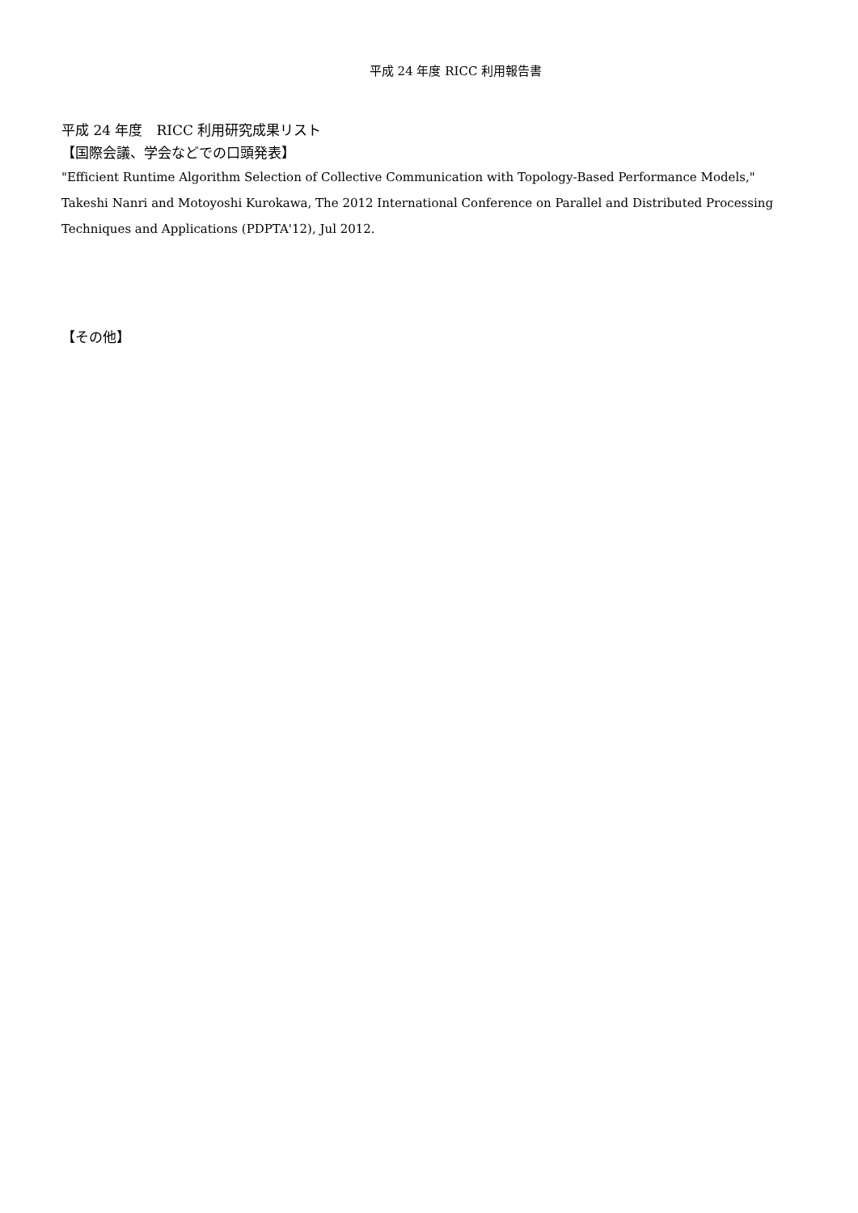平成 24 年度 RICC 利用報告書
平成 24 年度　RICC 利用研究成果リスト
【国際会議、学会などでの口頭発表】
"Efficient Runtime Algorithm Selection of Collective Communication with Topology-Based Performance Models," Takeshi Nanri and Motoyoshi Kurokawa, The 2012 International Conference on Parallel and Distributed Processing Techniques and Applications (PDPTA'12), Jul 2012.
【その他】